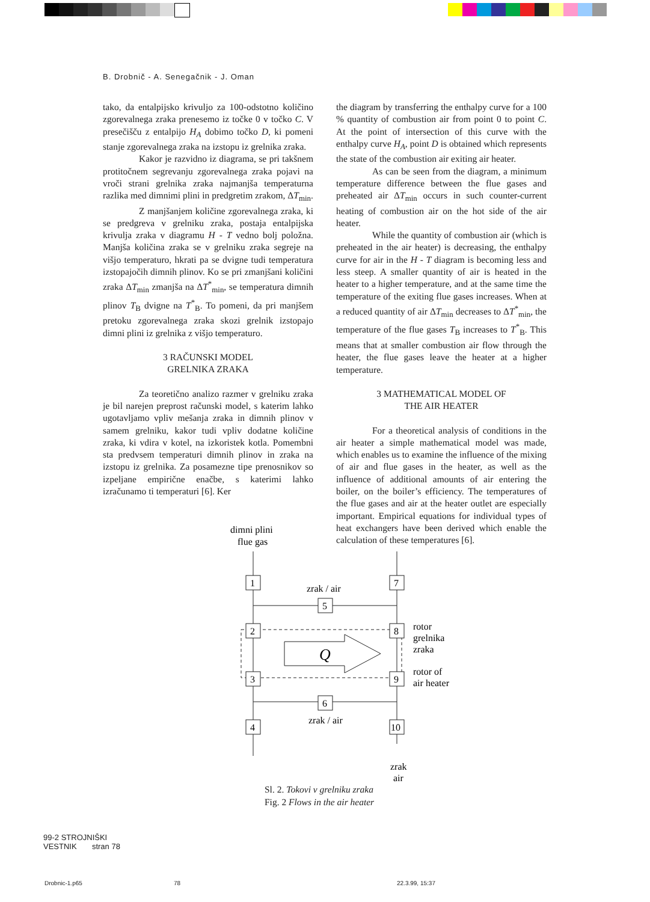B. Drobnič - A. Senegačnik - J. Oman
tako, da entalpijsko krivuljo za 100-odstotno količino zgorevalnega zraka prenesemo iz točke 0 v točko C. V presečišču z entalpijo H<sub>A</sub> dobimo točko D, ki pomeni stanje zgorevalnega zraka na izstopu iz grelnika zraka.
Kakor je razvidno iz diagrama, se pri takšnem protitočnem segrevanju zgorevalnega zraka pojavi na vroči strani grelnika zraka najmanjša temperaturna razlika med dimnimi plini in predgretim zrakom, ΔT<sub>min</sub>.
Z manjšanjem količine zgorevalnega zraka, ki se predgreva v grelniku zraka, postaja entalpijska krivulja zraka v diagramu H - T vedno bolj položna. Manjša količina zraka se v grelniku zraka segreje na višjo temperaturo, hkrati pa se dvigne tudi temperatura izstopajočih dimnih plinov. Ko se pri zmanjšani količini zraka ΔT<sub>min</sub> zmanjša na ΔT<sup>*</sup><sub>min</sub>, se temperatura dimnih plinov T<sub>B</sub> dvigne na T<sup>*</sup><sub>B</sub>. To pomeni, da pri manjšem pretoku zgorevalnega zraka skozi grelnik izstopajo dimni plini iz grelnika z višjo temperaturo.
3 RAČUNSKI MODEL
GRELNIKA ZRAKA
Za teoretično analizo razmer v grelniku zraka je bil narejen preprost računski model, s katerim lahko ugotavljamo vpliv mešanja zraka in dimnih plinov v samem grelniku, kakor tudi vpliv dodatne količine zraka, ki vdira v kotel, na izkoristek kotla. Pomembni sta predvsem temperaturi dimnih plinov in zraka na izstopu iz grelnika. Za posamezne tipe prenosnikov so izpeljane empirične enačbe, s katerimi lahko izračunamo ti temperaturi [6]. Ker
the diagram by transferring the enthalpy curve for a 100 % quantity of combustion air from point 0 to point C. At the point of intersection of this curve with the enthalpy curve H<sub>A</sub>, point D is obtained which represents the state of the combustion air exiting air heater.
As can be seen from the diagram, a minimum temperature difference between the flue gases and preheated air ΔT<sub>min</sub> occurs in such counter-current heating of combustion air on the hot side of the air heater.
While the quantity of combustion air (which is preheated in the air heater) is decreasing, the enthalpy curve for air in the H - T diagram is becoming less and less steep. A smaller quantity of air is heated in the heater to a higher temperature, and at the same time the temperature of the exiting flue gases increases. When at a reduced quantity of air ΔT<sub>min</sub> decreases to ΔT<sup>*</sup><sub>min</sub>, the temperature of the flue gases T<sub>B</sub> increases to T<sup>*</sup><sub>B</sub>. This means that at smaller combustion air flow through the heater, the flue gases leave the heater at a higher temperature.
3 MATHEMATICAL MODEL OF
THE AIR HEATER
For a theoretical analysis of conditions in the air heater a simple mathematical model was made, which enables us to examine the influence of the mixing of air and flue gases in the heater, as well as the influence of additional amounts of air entering the boiler, on the boiler’s efficiency. The temperatures of the flue gases and air at the heater outlet are especially important. Empirical equations for individual types of heat exchangers have been derived which enable the calculation of these temperatures [6].
dimni plini
flue gas
1
7
5
2
8
3
9
6
4
10
zrak / air
zrak / air
Q
rotor
grelnika
zraka
rotor of
air heater
zrak
air
Sl. 2. Tokovi v grelniku zraka
Fig. 2 Flows in the air heater
99-2 STROJNIŠKI
VESTNIK stran 78
Drobnic-1.p65 78 22.3.99, 15:37